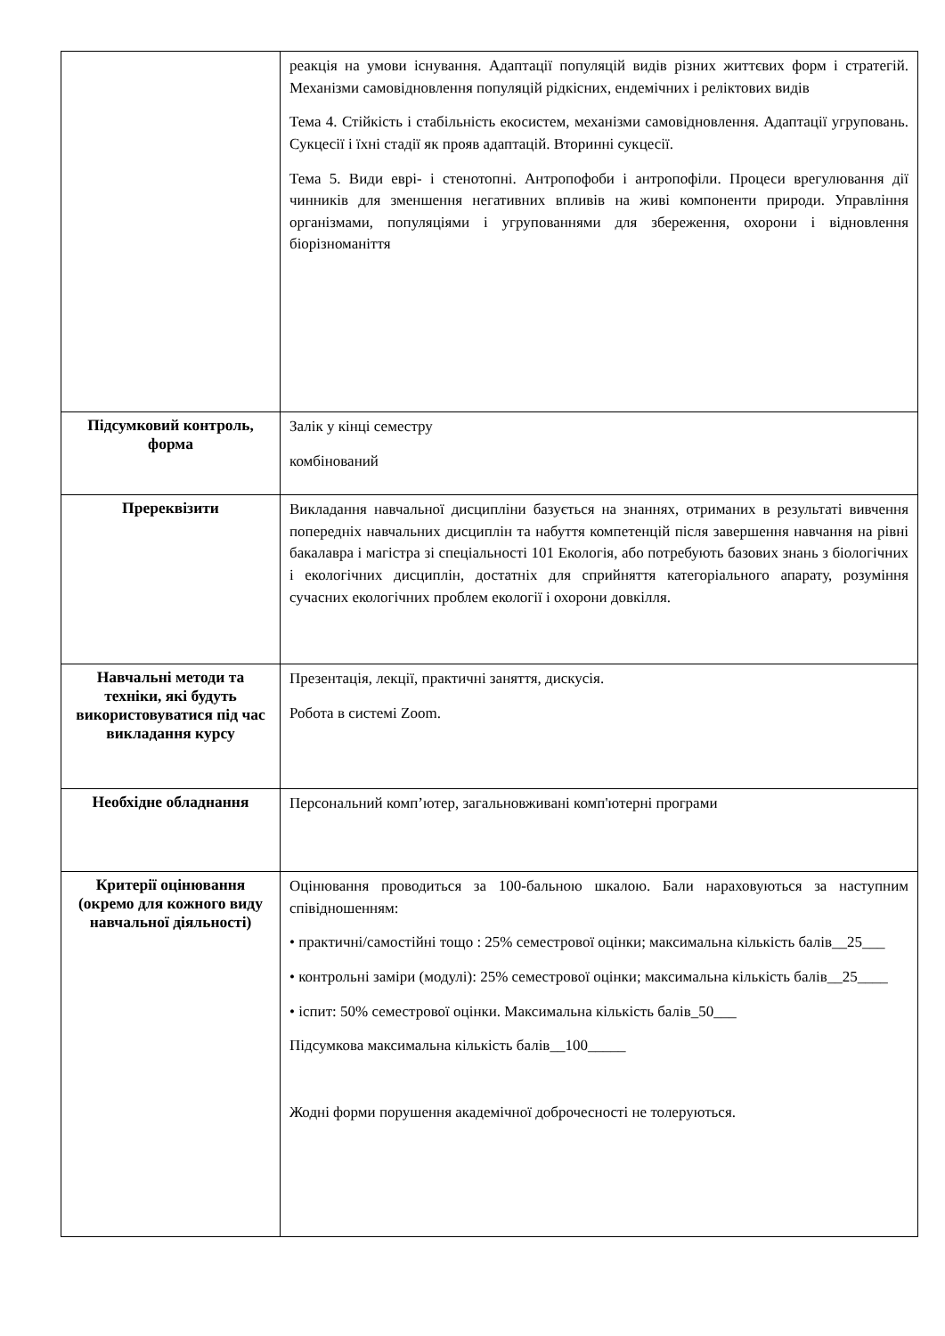| | реакція на умови існування. Адаптації популяцій видів різних життєвих форм і стратегій. Механізми самовідновлення популяцій рідкісних, ендемічних і реліктових видів Тема 4. Стійкість і стабільність екосистем, механізми самовідновлення. Адаптації угруповань. Сукцесії і їхні стадії як прояв адаптацій. Вторинні сукцесії. Тема 5. Види еврі- і стенотопні. Антропофоби і антропофіли. Процеси врегулювання дії чинників для зменшення негативних впливів на живі компоненти природи. Управління організмами, популяціями і угрупованнями для збереження, охорони і відновлення біорізноманіття |
| Підсумковий контроль, форма | Залік у кінці семестру комбінований |
| Пререквізити | Викладання навчальної дисципліни базується на знаннях, отриманих в результаті вивчення попередніх навчальних дисциплін та набуття компетенцій після завершення навчання на рівні бакалавра і магістра зі спеціальності 101 Екологія, або потребують базових знань з біологічних і екологічних дисциплін, достатніх для сприйняття категоріального апарату, розуміння сучасних екологічних проблем екології і охорони довкілля. |
| Навчальні методи та техніки, які будуть використовуватися під час викладання курсу | Презентація, лекції, практичні заняття, дискусія. Робота в системі Zoom. |
| Необхідне обладнання | Персональний комп’ютер, загальновживані комп'ютерні програми |
| Критерії оцінювання (окремо для кожного виду навчальної діяльності) | Оцінювання проводиться за 100-бальною шкалою. Бали нараховуються за наступним співідношенням: • практичні/самостійні тощо : 25% семестрової оцінки; максимальна кількість балів__25___ • контрольні заміри (модулі): 25% семестрової оцінки; максимальна кількість балів__25____ • іспит: 50% семестрової оцінки. Максимальна кількість балів_50___ Підсумкова максимальна кількість балів__100_____ Жодні форми порушення академічної доброчесності не толеруються. |